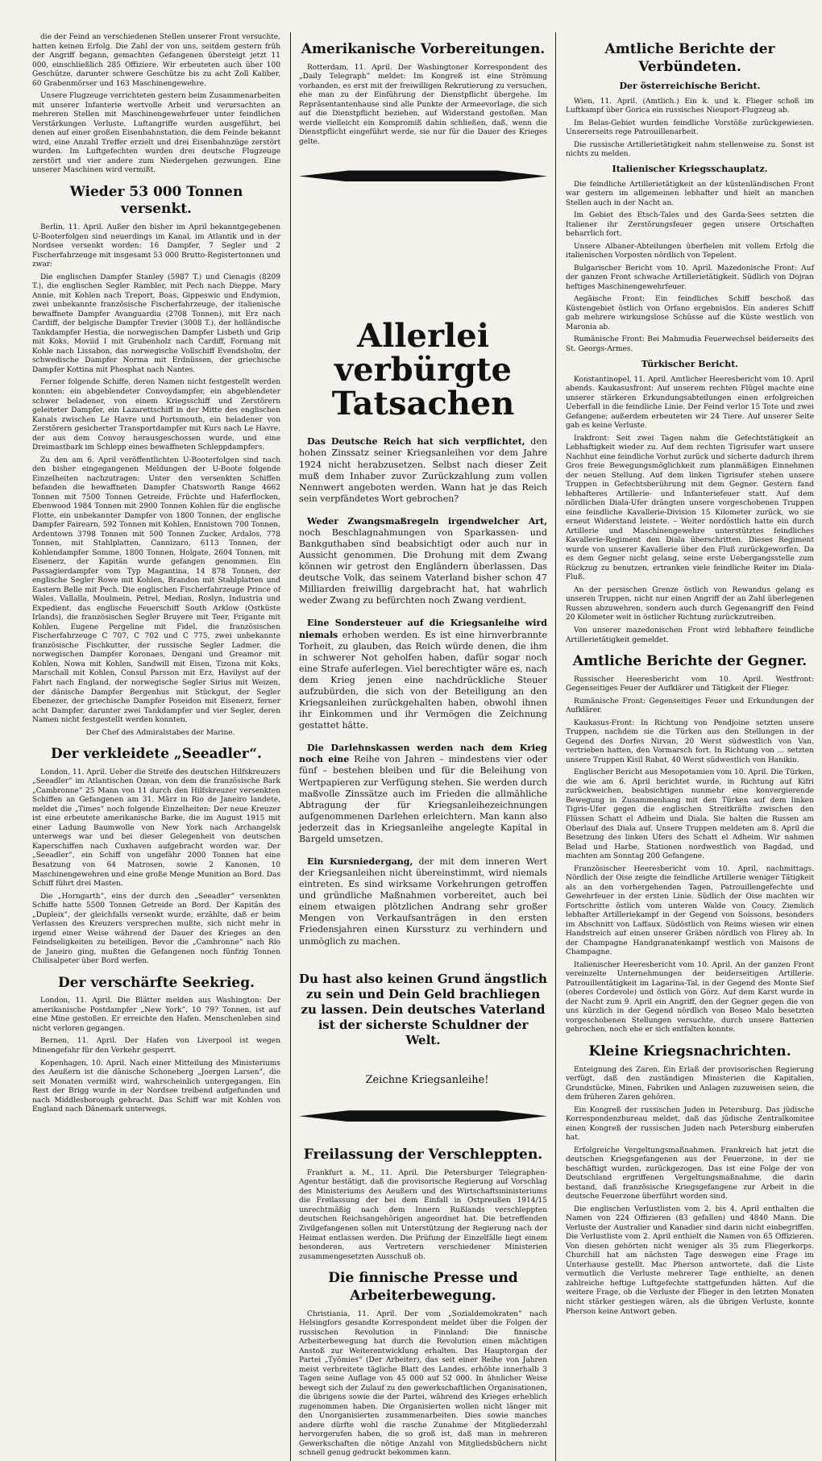die der Feind an verschiedenen Stellen unserer Front versuchte, hatten keinen Erfolg. Die Zahl der von uns, seitdem gestern früh der Angriff begann, gemachten Gefangenen übersteigt jetzt 11 000, einschließlich 285 Offiziere. Wir erbeuteten auch über 100 Geschütze, darunter schwere Geschütze bis zu acht Zoll Kaliber, 60 Grabenmörser und 163 Maschinengewehre.
Unsere Flugzeuge verrichteten gestern beim Zusammenarbeiten mit unserer Infanterie wertvolle Arbeit und verursachten an mehreren Stellen mit Maschinengewehrfeuer unter feindlichen Verstärkungen Verluste. Luftangriffe wurden ausgeführt, bei denen auf einer großen Eisenbahnstation, die dem Feinde bekannt wird, eine Anzahl Treffer erzielt und drei Eisenbahnzüge zerstört wurden. Im Luftgefechten wurden drei deutsche Flugzeuge zerstört und vier andere zum Niedergehen gezwungen. Eine unserer Maschinen wird vermißt.
Wieder 53 000 Tonnen versenkt.
Berlin, 11. April. Außer den bisher im April bekanntgegebenen U-Booterfolgen sind neuerdings im Kanal, im Atlantik und in der Nordsee versenkt worden: 16 Dampfer, 7 Segler und 2 Fischerfahrzeuge mit insgesamt 53 000 Brutto-Registertonnen und zwar:
Die englischen Dampfer Stanley (5987 T.) und Cienagis (8209 T.), die englischen Segler Rambler, mit Pech nach Dieppe, Mary Annie, mit Kohlen nach Treport, Boas, Gippeswic und Endymion, zwei unbekannte französische Fischerfahrzeuge, der italienische bewaffnete Dampfer Avanguardia (2708 Tonnen), mit Erz nach Cardiff, der belgische Dampfer Trevier (3008 T.), der holländische Tankdampfer Hestia, die norwegischen Dampfer Lisbeth und Grip mit Koks, Moviid I mit Grubenholz nach Cardiff, Formang mit Kohle nach Lissabon, das norwegische Vollschiff Evendsholm, der schwedische Dampfer Norma mit Erdnüssen, der griechische Dampfer Kottina mit Phosphat nach Nantes.
Ferner folgende Schiffe, deren Namen nicht festgestellt werden konnten: ein abgeblendeter Convoydampfer, ein abgeblendeter schwer beladener, von einem Kriegsschiff und Zerstörern geleiteter Dampfer, ein Lazarettschiff in der Mitte des englischen Kanals zwischen Le Havre und Portsmouth, ein beladener von Zerstörern gesicherter Transportdampfer mit Kurs nach Le Havre, der aus dem Convoy herausgeschossen wurde, und eine Dreimastbark im Schlepp eines bewaffneten Schleppdampfers.
Zu den am 6. April veröffentlichten U-Booterfolgen sind nach den bisher eingegangenen Meldungen der U-Boote folgende Einzelheiten nachzutragen: Unter den versenkten Schiffen befanden die bewaffneten Dampfer Chatsworth Range 4662 Tonnen mit 7500 Tonnen Getreide, Früchte und Haferflocken, Ebenwood 1984 Tonnen mit 2900 Tonnen Kohlen für die englische Flotte, ein unbekannter Dampfer von 1800 Tonnen, der englische Dampfer Fairearn, 592 Tonnen mit Kohlen, Ennistown 700 Tonnen, Ardentown 3798 Tonnen mit 500 Tonnen Zucker, Ardalos, 778 Tonnen, mit Stahlplatten, Cannizaro, 6113 Tonnen, der Kohlendampfer Somme, 1800 Tonnen, Holgate, 2604 Tonnen, mit Eisenerz, der Kapitän wurde gefangen genommen. Ein Passagierdampfer vom Typ Magantina, 14 878 Tonnen, der englische Segler Rowe mit Kohlen, Brandon mit Stahlplatten und Eastern Belle mit Pech. Die englischen Fischerfahrzeuge Prince of Wales, Vallalla, Moulmein, Petrel, Median, Roslyn, Industria und Expedient, das englische Feuerschiff South Arklow (Ostküste Irlands), die französischen Segler Bruyere mit Teer, Frigante mit Kohlen, Eugene Pergeline mit Fidel, die französischen Fischerfahrzeuge C 707, C 702 und C 775, zwei unbekannte französische Fischkutter, der russische Segler Ladmer, die norwegischen Dampfer Koronaes, Dengani und Greamor mit Kohlen, Nowa mit Kohlen, Sandwill mit Eisen, Tizona mit Koks, Marschall mit Kohlen, Consul Parsson mit Erz, Havilyst auf der Fahrt nach England, der norwegische Segler Sirius mit Weizen, der dänische Dampfer Bergenhus mit Stückgut, der Segler Ebenezer, der griechische Dampfer Poseidon mit Eisenerz, ferner acht Dampfer, darunter zwei Tankdampfer und vier Segler, deren Namen nicht festgestellt werden konnten.
Der Chef des Admiralstabes der Marine.
Der verkleidete „Seeadler“.
London, 11. April. Ueber die Streife des deutschen Hilfskreuzers „Seeadler“ im Atlantischen Ozean, von dem die französische Bark „Cambronne“ 25 Mann von 11 durch den Hilfskreuzer versenkten Schiffen an Gefangenen am 31. März in Rio de Janeiro landete, meldet die „Times“ noch folgende Einzelheiten: Der neue Kreuzer ist eine erbeutete amerikanische Barke, die im August 1915 mit einer Ladung Baumwolle von New York nach Archangelsk unterwegs war und bei dieser Gelegenheit von deutschen Kaperschiffen nach Cuxhaven aufgebracht worden war. Der „Seeadler“, ein Schiff von ungefähr 2000 Tonnen hat eine Besatzung von 64 Matrosen, sowie 2 Kanonen, 10 Maschinengewehren und eine große Menge Munition an Bord. Das Schiff führt drei Masten.
Die „Horngarth“, eins der durch den „Seeadler“ versenkten Schiffe hatte 5500 Tonnen Getreide an Bord. Der Kapitän des „Dupleix“, der gleichfalls versenkt wurde, erzählte, daß er beim Verlassen des Kreuzers versprechen mußte, sich nicht mehr in irgend einer Weise während der Dauer des Krieges an den Feindseligkeiten zu beteiligen. Bevor die „Cambronne“ nach Rio de Janeiro ging, mußten die Gefangenen noch fünfzig Tonnen Chilisalpeter über Bord werfen.
Der verschärfte Seekrieg.
London, 11. April. Die Blätter melden aus Washington: Der amerikanische Postdampfer „New York“, 10 79? Tonnen, ist auf eine Mine gestoßen. Er erreichte den Hafen. Menschenleben sind nicht verloren gegangen.
Bernen, 11. April. Der Hafen von Liverpool ist wegen Minengefahr für den Verkehr gesperrt.
Kopenhagen, 10. April. Nach einer Mitteilung des Ministeriums des Aeußern ist die dänische Schoneberg „Joergen Larsen“, die seit Monaten vermißt wird, wahrscheinlich untergegangen. Ein Rest der Brigg wurde in der Nordsee treibend aufgefunden und nach Middlesborough gebracht. Das Schiff war mit Kohlen von England nach Dänemark unterwegs.
Amerikanische Vorbereitungen.
Rotterdam, 11. April. Der Washingtoner Korrespondent des „Daily Telegraph“ meldet: Im Kongreß ist eine Strömung vorhanden, es erst mit der freiwilligen Rekrutierung zu versuchen, ehe man zu der Einführung der Dienstpflicht übergehe. Im Repräsentantenhause sind alle Punkte der Armeevorlage, die sich auf die Dienstpflicht beziehen, auf Widerstand gestoßen. Man werde vielleicht ein Kompromiß dahin schließen, daß, wenn die Dienstpflicht eingeführt werde, sie nur für die Dauer des Krieges gelte.
Allerlei
verbürgte Tatsachen
Das Deutsche Reich hat sich verpflichtet, den hohen Zinssatz seiner Kriegsanleihen vor dem Jahre 1924 nicht herabzusetzen. Selbst nach dieser Zeit muß dem Inhaber zuvor Zurückzahlung zum vollen Nennwert angeboten werden. Wann hat je das Reich sein verpfändetes Wort gebrochen?
Weder Zwangsmaßregeln irgendwelcher Art, noch Beschlagnahmungen von Sparkassen- und Bankguthaben sind beabsichtigt oder auch nur in Aussicht genommen. Die Drohung mit dem Zwang können wir getrost den Engländern überlassen. Das deutsche Volk, das seinem Vaterland bisher schon 47 Milliarden freiwillig dargebracht hat, hat wahrlich weder Zwang zu befürchten noch Zwang verdient.
Eine Sondersteuer auf die Kriegsanleihe wird niemals erhoben werden. Es ist eine hirnverbrannte Torheit, zu glauben, das Reich würde denen, die ihm in schwerer Not geholfen haben, dafür sogar noch eine Strafe auferlegen. Viel berechtigter wäre es, nach dem Krieg jenen eine nachdrückliche Steuer aufzubürden, die sich von der Beteiligung an den Kriegsanleihen zurückgehalten haben, obwohl ihnen ihr Einkommen und ihr Vermögen die Zeichnung gestattet hätte.
Die Darlehnskassen werden nach dem Krieg noch eine Reihe von Jahren – mindestens vier oder fünf – bestehen bleiben und für die Beleihung von Wertpapieren zur Verfügung stehen. Sie werden durch maßvolle Zinssätze auch im Frieden die allmähliche Abtragung der für Kriegsanleihezeichnungen aufgenommenen Darlehen erleichtern. Man kann also jederzeit das in Kriegsanleihe angelegte Kapital in Bargeld umsetzen.
Ein Kursniedergang, der mit dem inneren Wert der Kriegsanleihen nicht übereinstimmt, wird niemals eintreten. Es sind wirksame Vorkehrungen getroffen und gründliche Maßnahmen vorbereitet, auch bei einem etwaigen plötzlichen Andrang sehr großer Mengen von Verkaufsanträgen in den ersten Friedensjahren einen Kurssturz zu verhindern und unmöglich zu machen.
Du hast also keinen Grund ängstlich zu sein und Dein Geld brachliegen zu lassen. Dein deutsches Vaterland ist der sicherste Schuldner der Welt.
Zeichne Kriegsanleihe!
Freilassung der Verschleppten.
Frankfurt a. M., 11. April. Die Petersburger Telegraphen-Agentur bestätigt, daß die provisorische Regierung auf Vorschlag des Ministeriums des Aeußern und des Wirtschaftsministeriums die Freilassung der bei dem Einfall in Ostpreußen 1914/15 unrechtmäßig nach dem Innern Rußlands verschleppten deutschen Reichsangehörigen angeordnet hat. Die betreffenden Zivilgefangenen sollen mit Unterstützung der Regierung nach der Heimat entlassen werden. Die Prüfung der Einzelfälle liegt einem besonderen, aus Vertretern verschiedener Ministerien zusammengesetzten Ausschuß ob.
Die finnische Presse und Arbeiterbewegung.
Christiania, 11. April. Der vom „Sozialdemokraten“ nach Helsingfors gesandte Korrespondent meldet über die Folgen der russischen Revolution in Finnland: Die finnische Arbeiterbewegung hat durch die Revolution einen mächtigen Anstoß zur Weiterentwicklung erhalten. Das Hauptorgan der Partei „Työmies“ (Der Arbeiter), das seit einer Reihe von Jahren meist verbreitete tägliche Blatt des Landes, erhöhte innerhalb 3 Tagen seine Auflage von 45 000 auf 52 000. In ähnlicher Weise bewegt sich der Zulauf zu den gewerkschaftlichen Organisationen, die übrigens sowie die der Partei, während des Krieges erheblich zugenommen haben. Die Organisierten wollen nicht länger mit den Unorganisierten zusammenarbeiten. Dies sowie manches andere dürfte wohl die rasche Zunahme der Mitgliederzahl hervorgerufen haben, die so groß ist, daß man in mehreren Gewerkschaften die nötige Anzahl von Mitgliedsbüchern nicht schnell genug gedruckt bekommen kann.
Amtliche Berichte der Verbündeten.
Der österreichische Bericht.
Wien, 11. April. (Amtlich.) Ein k. und k. Flieger schoß im Luftkampf über Gorica ein russisches Nieuport-Flugzeug ab.
Im Belas-Gebiet wurden feindliche Vorstöße zurückgewiesen. Unsererseits rege Patrouillenarbeit.
Die russische Artillerietätigkeit nahm stellenweise zu. Sonst ist nichts zu melden.
Italienischer Kriegsschauplatz.
Die feindliche Artillerietätigkeit an der küstenländischen Front war gestern im allgemeinen lebhafter und hielt an manchen Stellen auch in der Nacht an.
Im Gebiet des Etsch-Tales und des Garda-Sees setzten die Italiener ihr Zerstörungsfeuer gegen unsere Ortschaften beharrlich fort.
Unsere Albaner-Abteilungen überfielen mit vollem Erfolg die italienischen Vorposten nördlich von Tepelent.
Bulgarischer Bericht vom 10. April. Mazedonische Front: Auf der ganzen Front schwache Artillerietätigkeit. Südlich von Dojran heftiges Maschinengewehrfeuer.
Aegäische Front: Ein feindliches Schiff beschoß das Küstengebiet östlich von Orfano ergebnislos. Ein anderes Schiff gab mehrere wirkungslose Schüsse auf die Küste westlich von Maronia ab.
Rumänische Front: Bei Mahmudia Feuerwechsel beiderseits des St. Georgs-Armes.
Türkischer Bericht.
Konstantinopel, 11. April. Amtlicher Heeresbericht vom 10. April abends. Kaukasusfront: Auf unserem rechten Flügel machte eine unserer stärkeren Erkundungsabteilungen einen erfolgreichen Ueberfall in die feindliche Linie. Der Feind verlor 15 Tote und zwei Gefangene; außerdem erbeuteten wir 24 Tiere. Auf unserer Seite gab es keine Verluste.
Irakfront: Seit zwei Tagen nahm die Gefechtstätigkeit an Lebhaftigkeit wieder zu. Auf dem rechten Tigrisufer wart unsere Nachhut eine feindliche Vorhut zurück und sicherte dadurch ihrem Gros freie Bewegungsmöglichkeit zum planmäßigen Einnehmen der neuen Stellung. Auf dem linken Tigrisufer stehen unsere Truppen in Gefechtsberührung mit dem Gegner. Gestern fand lebhafteres Artillerie- und Infanteriefeuer statt. Auf dem nördlichen Diala-Ufer drängten unsere vorgeschobenen Truppen eine feindliche Kavallerie-Division 15 Kilometer zurück, wo sie erneut Widerstand leistete. – Weiter nordöstlich hatte ein durch Artillerie und Maschinengewehre unterstütztes feindliches Kavallerie-Regiment den Diala überschritten. Dieses Regiment wurde von unserer Kavallerie über den Fluß zurückgeworfen. Da es dem Gegner nicht gelang, seine erste Uebergangsstelle zum Rückzug zu benutzen, ertranken viele feindliche Reiter im Diala-Fluß.
An der persischen Grenze östlich von Rewandus gelang es unseren Truppen, nicht nur einen Angriff der an Zahl überlegenen Russen abzuwehren, sondern auch durch Gegenangriff den Feind 20 Kilometer weit in östlicher Richtung zurückzutreiben.
Von unserer mazedonischen Front wird lebhaftere feindliche Artillerietätigkeit gemeldet.
Amtliche Berichte der Gegner.
Russischer Heeresbericht vom 10. April. Westfront: Gegenseitiges Feuer der Aufklärer und Tätigkeit der Flieger.
Rumänische Front: Gegenseitiges Feuer und Erkundungen der Aufklärer.
Kaukasus-Front: In Richtung von Pendjoine setzten unsere Truppen, nachdem sie die Türken aus den Stellungen in der Gegend des Dorfes Nirvan, 20 Werst südwestlich von Van, vertrieben hatten, den Vormarsch fort. In Richtung von ... setzten unsere Truppen Kisil Rabat, 40 Werst südwestlich von Hanikin.
Englischer Bericht aus Mesopotamien vom 10. April. Die Türken, die wie am 6. April berichtet wurde, in Richtung auf Kifri zurückweichen, beabsichtigen nunmehr eine konvergierende Bewegung in Zusammenhang mit den Türken auf dem linken Tigris-Ufer gegen die englischen Streitkräfte zwischen den Flüssen Schatt el Adheim und Diala. Sie halten die Russen am Oberlauf des Diala auf. Unsere Truppen meldeten am 8. April die Besetzung des linken Ufers des Schatt el Adheim. Wir nahmen Belad und Harbe, Stationen nordwestlich von Bagdad, und machten am Sonntag 200 Gefangene.
Französischer Heeresbericht vom 10. April, nachmittags. Nördlich der Oise zeigte die feindliche Artillerie weniger Tätigkeit als an den vorhergehenden Tagen, Patrouillengefechte und Gewehrfeuer in der ersten Linie. Südlich der Oise machten wir Fortschritte östlich vom unteren Walde von Coucy. Ziemlich lebhafter Artilleriekampf in der Gegend von Soissons, besonders im Abschnitt von Laffaux. Südöstlich von Reims wiesen wir einen Handstreich auf einen unserer Gräben nördlich von Flirey ab. In der Champagne Handgranatenkampf westlich von Maisons de Champagne.
Italienischer Heeresbericht vom 10. April. An der ganzen Front vereinzelte Unternehmungen der beiderseitigen Artillerie. Patrouillentätigkeit im Lagarina-Tal, in der Gegend des Monte Sief (oberes Cordevole) und östlich von Görz. Auf dem Karst wurde in der Nacht zum 9. April ein Angriff, den der Gegner gegen die von uns kürzlich in der Gegend nördlich von Boseo Malo besetzten vorgeschobenen Stellungen versuchte, durch unsere Batterien gebrochen, noch ehe er sich entfalten konnte.
Kleine Kriegsnachrichten.
Enteignung des Zaren. Ein Erlaß der provisorischen Regierung verfügt, daß den zuständigen Ministerien die Kapitalien, Grundstücke, Minen, Fabriken und Anlagen zuzuweisen seien, die dem früheren Zaren gehören.
Ein Kongreß der russischen Juden in Petersburg. Das jüdische Korrespondenzbureau meldet, daß das jüdische Zentralkomitee einen Kongreß der russischen Juden nach Petersburg einberufen hat.
Erfolgreiche Vergeltungsmaßnahmen. Frankreich hat jetzt die deutschen Kriegsgefangenen aus der Feuerzone, in der sie beschäftigt wurden, zurückgezogen. Das ist eine Folge der von Deutschland ergriffenen Vergeltungsmaßnahme, die darin bestand, daß französische Kriegsgefangene zur Arbeit in die deutsche Feuerzone überführt worden sind.
Die englischen Verlustlisten vom 2. bis 4. April enthalten die Namen von 224 Offizieren (83 gefallen) und 4840 Mann. Die Verluste der Australier und Kanadier sind darin nicht einbegriffen. Die Verlustliste vom 2. April enthielt die Namen von 65 Offizieren. Von diesen gehörten nicht weniger als 35 zum Fliegerkorps. Churchill hat am nächsten Tage deswegen eine Frage im Unterhause gestellt. Mac Pherson antwortete, daß die Liste vermutlich die Verluste mehrerer Tage enthielte, an denen zahlreiche heftige Luftgefechte stattgefunden hätten. Auf die weitere Frage, ob die Verluste der Flieger in den letzten Monaten nicht stärker gestiegen wären, als die übrigen Verluste, konnte Pherson keine Antwort geben.